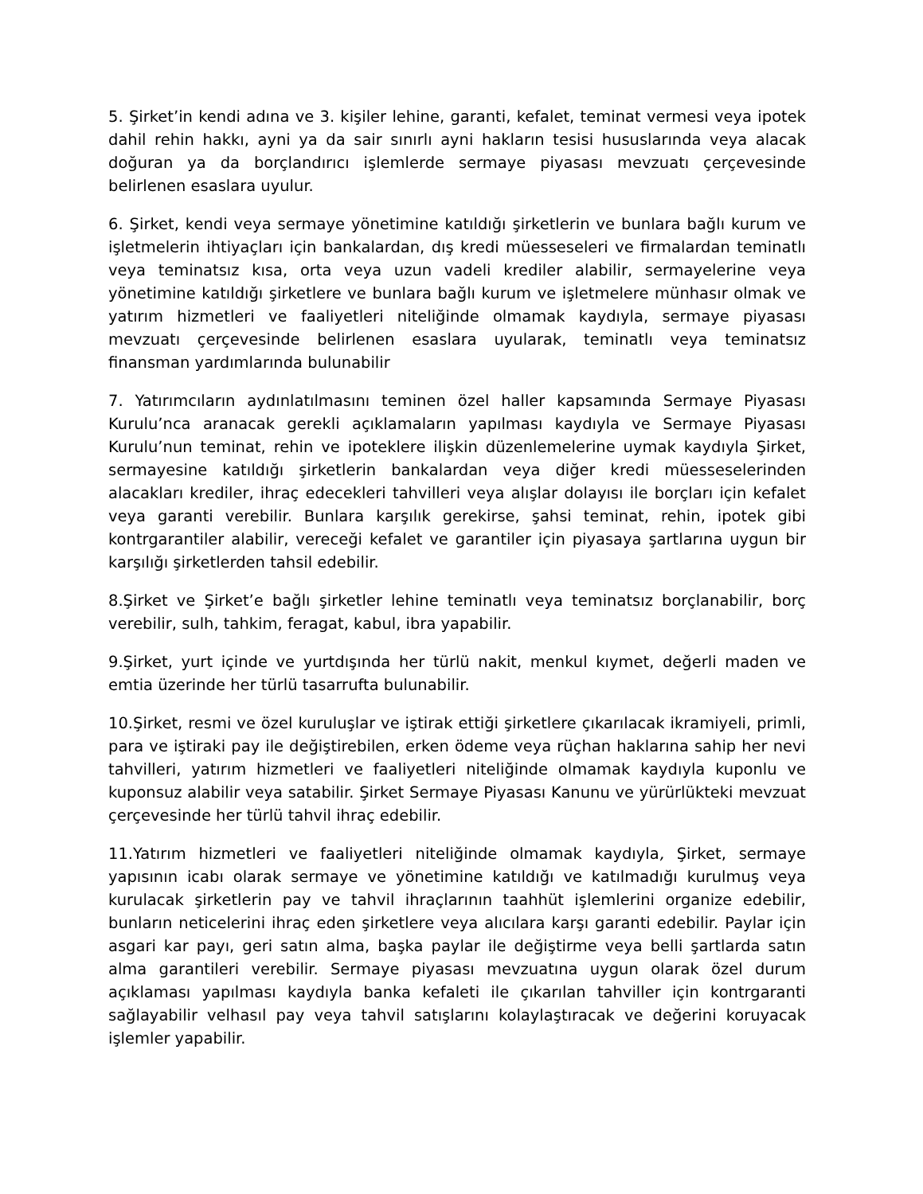5. Şirket’in kendi adına ve 3. kişiler lehine, garanti, kefalet, teminat vermesi veya ipotek dahil rehin hakkı, ayni ya da sair sınırlı ayni hakların tesisi hususlarında veya alacak doğuran ya da borçlandırıcı işlemlerde sermaye piyasası mevzuatı çerçevesinde belirlenen esaslara uyulur.
6. Şirket, kendi veya sermaye yönetimine katıldığı şirketlerin ve bunlara bağlı kurum ve işletmelerin ihtiyaçları için bankalardan, dış kredi müesseseleri ve firmalardan teminatlı veya teminatsız kısa, orta veya uzun vadeli krediler alabilir, sermayelerine veya yönetimine katıldığı şirketlere ve bunlara bağlı kurum ve işletmelere münhasır olmak ve yatırım hizmetleri ve faaliyetleri niteliğinde olmamak kaydıyla, sermaye piyasası mevzuatı çerçevesinde belirlenen esaslara uyularak, teminatlı veya teminatsız finansman yardımlarında bulunabilir
7. Yatırımcıların aydınlatılmasını teminen özel haller kapsamında Sermaye Piyasası Kurulu’nca aranacak gerekli açıklamaların yapılması kaydıyla ve Sermaye Piyasası Kurulu’nun teminat, rehin ve ipoteklere ilişkin düzenlemelerine uymak kaydıyla Şirket, sermayesine katıldığı şirketlerin bankalardan veya diğer kredi müesseselerinden alacakları krediler, ihraç edecekleri tahvilleri veya alışlar dolayısı ile borçları için kefalet veya garanti verebilir. Bunlara karşılık gerekirse, şahsi teminat, rehin, ipotek gibi kontrgarantiler alabilir, vereceği kefalet ve garantiler için piyasaya şartlarına uygun bir karşılığı şirketlerden tahsil edebilir.
8.Şirket ve Şirket’e bağlı şirketler lehine teminatlı veya teminatsız borçlanabilir, borç verebilir, sulh, tahkim, feragat, kabul, ibra yapabilir.
9.Şirket, yurt içinde ve yurtdışında her türlü nakit, menkul kıymet, değerli maden ve emtia üzerinde her türlü tasarrufta bulunabilir.
10.Şirket, resmi ve özel kuruluşlar ve iştirak ettiği şirketlere çıkarılacak ikramiyeli, primli, para ve iştiraki pay ile değiştirebilen, erken ödeme veya rüçhan haklarına sahip her nevi tahvilleri, yatırım hizmetleri ve faaliyetleri niteliğinde olmamak kaydıyla kuponlu ve kuponsuz alabilir veya satabilir. Şirket Sermaye Piyasası Kanunu ve yürürlükteki mevzuat çerçevesinde her türlü tahvil ihraç edebilir.
11.Yatırım hizmetleri ve faaliyetleri niteliğinde olmamak kaydıyla, Şirket, sermaye yapısının icabı olarak sermaye ve yönetimine katıldığı ve katılmadığı kurulmuş veya kurulacak şirketlerin pay ve tahvil ihraçlarının taahhüt işlemlerini organize edebilir, bunların neticelerini ihraç eden şirketlere veya alıcılara karşı garanti edebilir. Paylar için asgari kar payı, geri satın alma, başka paylar ile değiştirme veya belli şartlarda satın alma garantileri verebilir. Sermaye piyasası mevzuatına uygun olarak özel durum açıklaması yapılması kaydıyla banka kefaleti ile çıkarılan tahviller için kontrgaranti sağlayabilir velhasıl pay veya tahvil satışlarını kolaylaştıracak ve değerini koruyacak işlemler yapabilir.